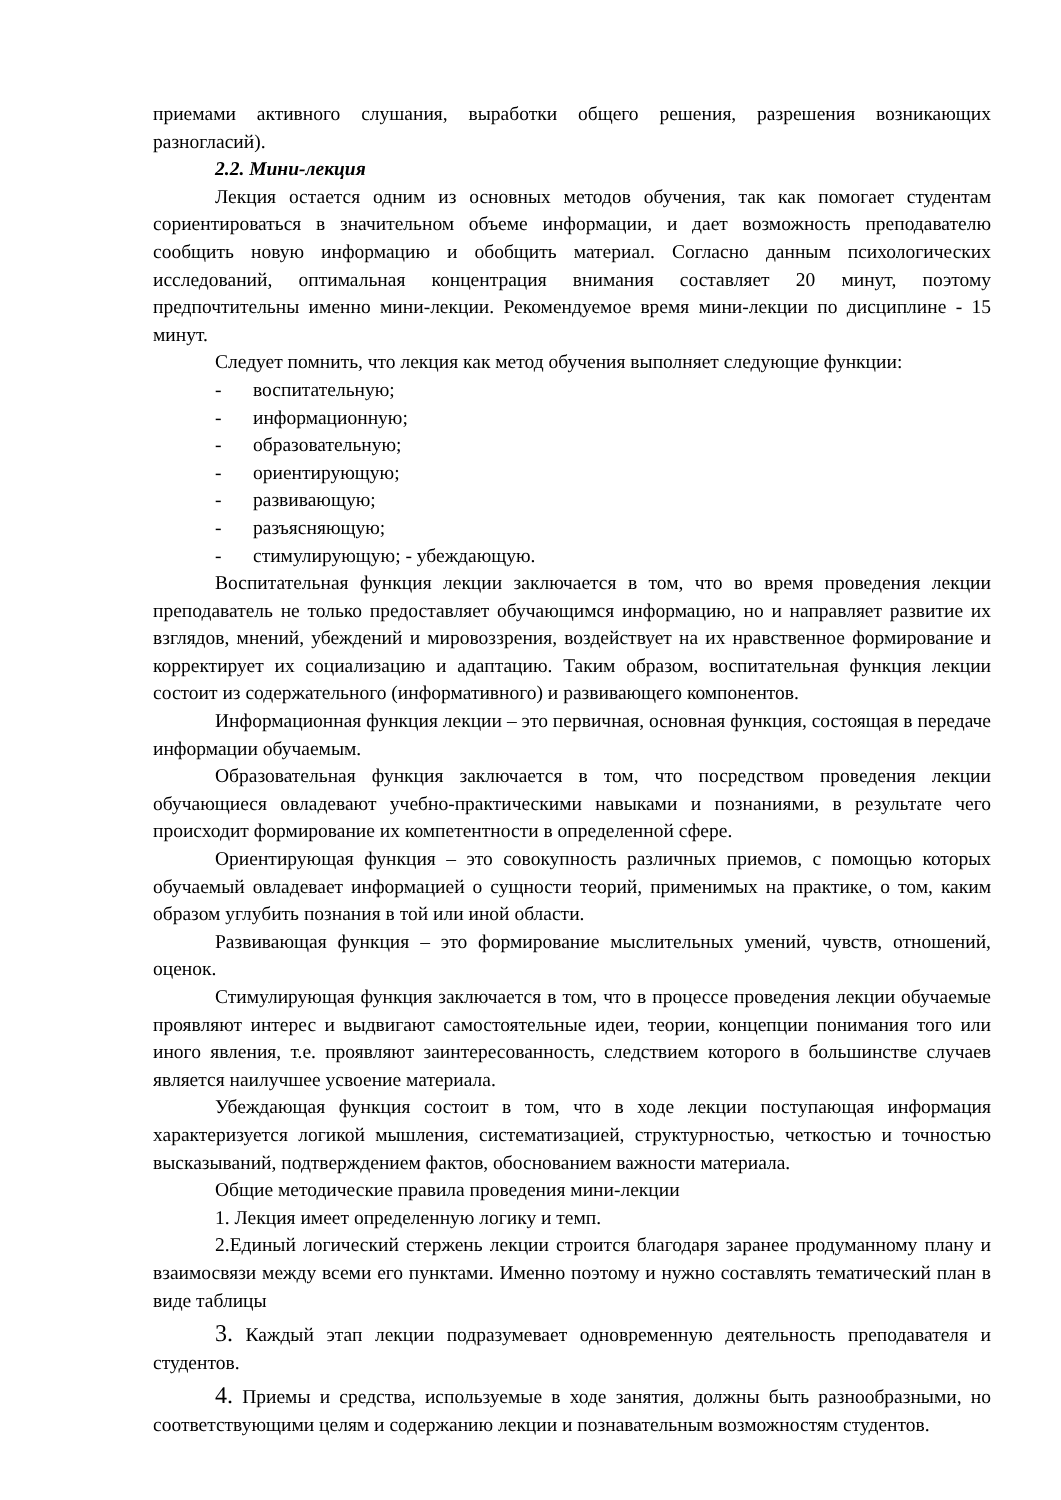приемами активного слушания, выработки общего решения, разрешения возникающих разногласий).
2.2. Мини-лекция
Лекция остается одним из основных методов обучения, так как помогает студентам сориентироваться в значительном объеме информации, и дает возможность преподавателю сообщить новую информацию и обобщить материал. Согласно данным психологических исследований, оптимальная концентрация внимания составляет 20 минут, поэтому предпочтительны именно мини-лекции. Рекомендуемое время мини-лекции по дисциплине - 15 минут.
Следует помнить, что лекция как метод обучения выполняет следующие функции:
- воспитательную;
- информационную;
- образовательную;
- ориентирующую;
- развивающую;
- разъясняющую;
- стимулирующую; - убеждающую.
Воспитательная функция лекции заключается в том, что во время проведения лекции преподаватель не только предоставляет обучающимся информацию, но и направляет развитие их взглядов, мнений, убеждений и мировоззрения, воздействует на их нравственное формирование и корректирует их социализацию и адаптацию. Таким образом, воспитательная функция лекции состоит из содержательного (информативного) и развивающего компонентов.
Информационная функция лекции – это первичная, основная функция, состоящая в передаче информации обучаемым.
Образовательная функция заключается в том, что посредством проведения лекции обучающиеся овладевают учебно-практическими навыками и познаниями, в результате чего происходит формирование их компетентности в определенной сфере.
Ориентирующая функция – это совокупность различных приемов, с помощью которых обучаемый овладевает информацией о сущности теорий, применимых на практике, о том, каким образом углубить познания в той или иной области.
Развивающая функция – это формирование мыслительных умений, чувств, отношений, оценок.
Стимулирующая функция заключается в том, что в процессе проведения лекции обучаемые проявляют интерес и выдвигают самостоятельные идеи, теории, концепции понимания того или иного явления, т.е. проявляют заинтересованность, следствием которого в большинстве случаев является наилучшее усвоение материала.
Убеждающая функция состоит в том, что в ходе лекции поступающая информация характеризуется логикой мышления, систематизацией, структурностью, четкостью и точностью высказываний, подтверждением фактов, обоснованием важности материала.
Общие методические правила проведения мини-лекции
1. Лекция имеет определенную логику и темп.
2.Единый логический стержень лекции строится благодаря заранее продуманному плану и взаимосвязи между всеми его пунктами. Именно поэтому и нужно составлять тематический план в виде таблицы
3. Каждый этап лекции подразумевает одновременную деятельность преподавателя и студентов.
4. Приемы и средства, используемые в ходе занятия, должны быть разнообразными, но соответствующими целям и содержанию лекции и познавательным возможностям студентов.